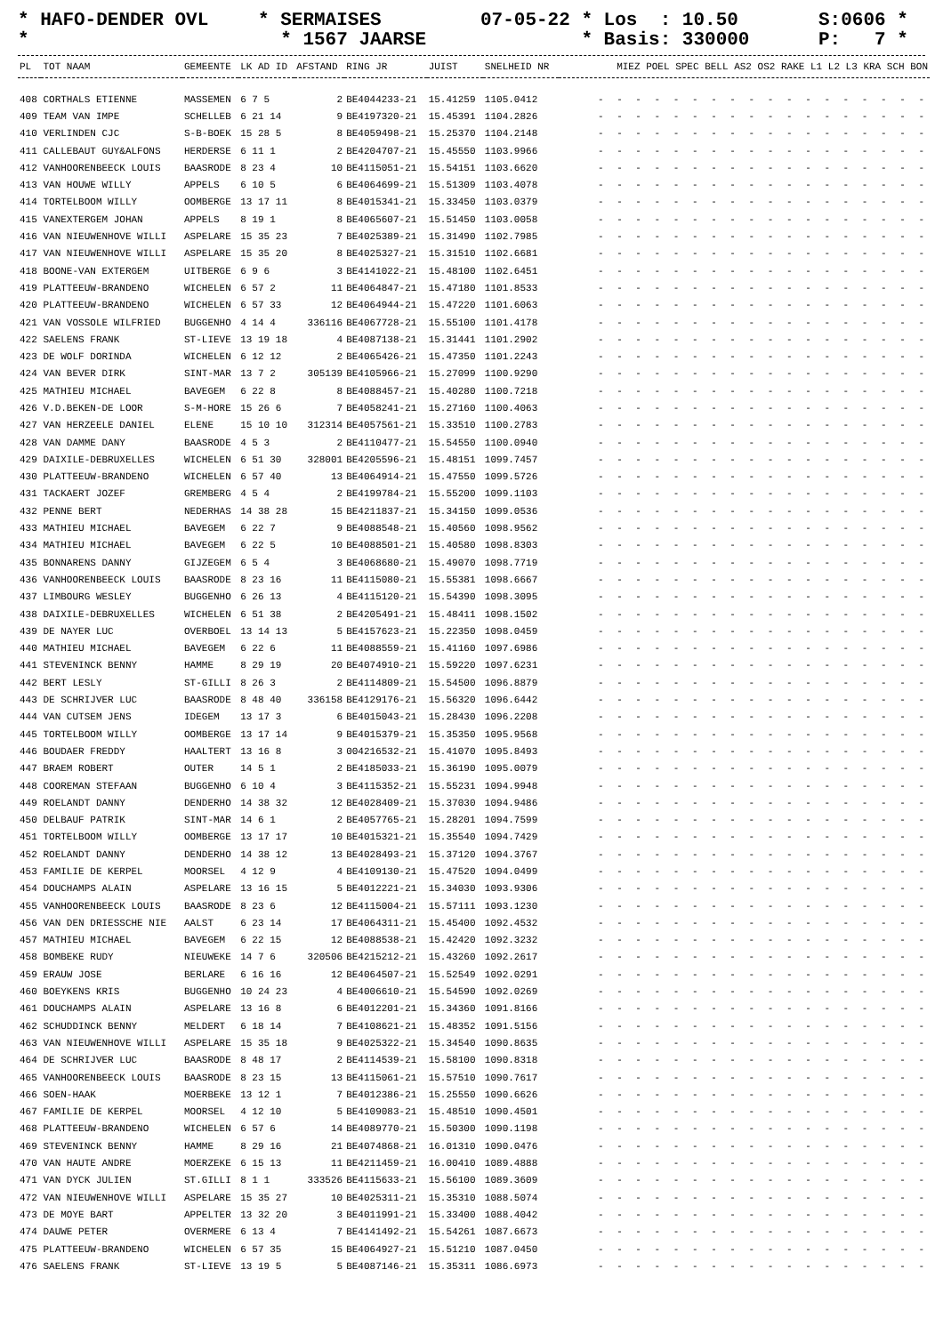* HAFO-DENDER OVL *
* SERMAISES * 1567 JAARSE
07-05-22 * Los : 10.50 * Basis: 330000
S:0606 * P: 7 *
| PL | TOT NAAM | GEMEENTE | LK AD ID | AFSTAND | RING JR | JUIST | SNELHEID NR | MIEZ POEL SPEC BELL AS2 OS2 RAKE L1 L2 L3 KRA SCH BON |
| --- | --- | --- | --- | --- | --- | --- | --- | --- |
| 408 | CORTHALS ETIENNE | MASSEMEN | 6 7 5 | 2 | BE4044233-21 | 15.41259 | 1105.0412 | - - - - - - - - - - - - - - - - - - |
| 409 | TEAM VAN IMPE | SCHELLEB | 6 21 14 | 9 | BE4197320-21 | 15.45391 | 1104.2826 | - - - - - - - - - - - - - - - - - - |
| 410 | VERLINDEN CJC | S-B-BOEK | 15 28 5 | 8 | BE4059498-21 | 15.25370 | 1104.2148 | - - - - - - - - - - - - - - - - - - |
| 411 | CALLEBAUT GUY&ALFONS | HERDERSE | 6 11 1 | 2 | BE4204707-21 | 15.45550 | 1103.9966 | - - - - - - - - - - - - - - - - - - |
| 412 | VANHOORENBEECK LOUIS | BAASRODE | 8 23 4 | 10 | BE4115051-21 | 15.54151 | 1103.6620 | - - - - - - - - - - - - - - - - - - |
| 413 | VAN HOUWE WILLY | APPELS | 6 10 5 | 6 | BE4064699-21 | 15.51309 | 1103.4078 | - - - - - - - - - - - - - - - - - - |
| 414 | TORTELBOOM WILLY | OOMBERGE | 13 17 11 | 8 | BE4015341-21 | 15.33450 | 1103.0379 | - - - - - - - - - - - - - - - - - - |
| 415 | VANEXTERGEM JOHAN | APPELS | 8 19 1 | 8 | BE4065607-21 | 15.51450 | 1103.0058 | - - - - - - - - - - - - - - - - - - |
| 416 | VAN NIEUWENHOVE WILLI | ASPELARE | 15 35 23 | 7 | BE4025389-21 | 15.31490 | 1102.7985 | - - - - - - - - - - - - - - - - - - |
| 417 | VAN NIEUWENHOVE WILLI | ASPELARE | 15 35 20 | 8 | BE4025327-21 | 15.31510 | 1102.6681 | - - - - - - - - - - - - - - - - - - |
| 418 | BOONE-VAN EXTERGEM | UITBERGE | 6 9 6 | 3 | BE4141022-21 | 15.48100 | 1102.6451 | - - - - - - - - - - - - - - - - - - |
| 419 | PLATTEEUW-BRANDENO | WICHELEN | 6 57 2 | 11 | BE4064847-21 | 15.47180 | 1101.8533 | - - - - - - - - - - - - - - - - - - |
| 420 | PLATTEEUW-BRANDENO | WICHELEN | 6 57 33 | 12 | BE4064944-21 | 15.47220 | 1101.6063 | - - - - - - - - - - - - - - - - - - |
| 421 | VAN VOSSOLE WILFRIED | BUGGENHO | 4 14 4 | 336116 | BE4067728-21 | 15.55100 | 1101.4178 | - - - - - - - - - - - - - - - - - - |
| 422 | SAELENS FRANK | ST-LIEVE | 13 19 18 | 4 | BE4087138-21 | 15.31441 | 1101.2902 | - - - - - - - - - - - - - - - - - - |
| 423 | DE WOLF DORINDA | WICHELEN | 6 12 12 | 2 | BE4065426-21 | 15.47350 | 1101.2243 | - - - - - - - - - - - - - - - - - - |
| 424 | VAN BEVER DIRK | SINT-MAR | 13 7 2 | 305139 | BE4105966-21 | 15.27099 | 1100.9290 | - - - - - - - - - - - - - - - - - - |
| 425 | MATHIEU MICHAEL | BAVEGEM | 6 22 8 | 8 | BE4088457-21 | 15.40280 | 1100.7218 | - - - - - - - - - - - - - - - - - - |
| 426 | V.D.BEKEN-DE LOOR | S-M-HORE | 15 26 6 | 7 | BE4058241-21 | 15.27160 | 1100.4063 | - - - - - - - - - - - - - - - - - - |
| 427 | VAN HERZEELE DANIEL | ELENE | 15 10 10 | 312314 | BE4057561-21 | 15.33510 | 1100.2783 | - - - - - - - - - - - - - - - - - - |
| 428 | VAN DAMME DANY | BAASRODE | 4 5 3 | 2 | BE4110477-21 | 15.54550 | 1100.0940 | - - - - - - - - - - - - - - - - - - |
| 429 | DAIXILE-DEBRUXELLES | WICHELEN | 6 51 30 | 328001 | BE4205596-21 | 15.48151 | 1099.7457 | - - - - - - - - - - - - - - - - - - |
| 430 | PLATTEEUW-BRANDENO | WICHELEN | 6 57 40 | 13 | BE4064914-21 | 15.47550 | 1099.5726 | - - - - - - - - - - - - - - - - - - |
| 431 | TACKAERT JOZEF | GREMBERG | 4 5 4 | 2 | BE4199784-21 | 15.55200 | 1099.1103 | - - - - - - - - - - - - - - - - - - |
| 432 | PENNE BERT | NEDERHAS | 14 38 28 | 15 | BE4211837-21 | 15.34150 | 1099.0536 | - - - - - - - - - - - - - - - - - - |
| 433 | MATHIEU MICHAEL | BAVEGEM | 6 22 7 | 9 | BE4088548-21 | 15.40560 | 1098.9562 | - - - - - - - - - - - - - - - - - - |
| 434 | MATHIEU MICHAEL | BAVEGEM | 6 22 5 | 10 | BE4088501-21 | 15.40580 | 1098.8303 | - - - - - - - - - - - - - - - - - - |
| 435 | BONNARENS DANNY | GIJZEGEM | 6 5 4 | 3 | BE4068680-21 | 15.49070 | 1098.7719 | - - - - - - - - - - - - - - - - - - |
| 436 | VANHOORENBEECK LOUIS | BAASRODE | 8 23 16 | 11 | BE4115080-21 | 15.55381 | 1098.6667 | - - - - - - - - - - - - - - - - - - |
| 437 | LIMBOURG WESLEY | BUGGENHO | 6 26 13 | 4 | BE4115120-21 | 15.54390 | 1098.3095 | - - - - - - - - - - - - - - - - - - |
| 438 | DAIXILE-DEBRUXELLES | WICHELEN | 6 51 38 | 2 | BE4205491-21 | 15.48411 | 1098.1502 | - - - - - - - - - - - - - - - - - - |
| 439 | DE NAYER LUC | OVERBOEL | 13 14 13 | 5 | BE4157623-21 | 15.22350 | 1098.0459 | - - - - - - - - - - - - - - - - - - |
| 440 | MATHIEU MICHAEL | BAVEGEM | 6 22 6 | 11 | BE4088559-21 | 15.41160 | 1097.6986 | - - - - - - - - - - - - - - - - - - |
| 441 | STEVENINCK BENNY | HAMME | 8 29 19 | 20 | BE4074910-21 | 15.59220 | 1097.6231 | - - - - - - - - - - - - - - - - - - |
| 442 | BERT LESLY | ST-GILLI | 8 26 3 | 2 | BE4114809-21 | 15.54500 | 1096.8879 | - - - - - - - - - - - - - - - - - - |
| 443 | DE SCHRIJVER LUC | BAASRODE | 8 48 40 | 336158 | BE4129176-21 | 15.56320 | 1096.6442 | - - - - - - - - - - - - - - - - - - |
| 444 | VAN CUTSEM JENS | IDEGEM | 13 17 3 | 6 | BE4015043-21 | 15.28430 | 1096.2208 | - - - - - - - - - - - - - - - - - - |
| 445 | TORTELBOOM WILLY | OOMBERGE | 13 17 14 | 9 | BE4015379-21 | 15.35350 | 1095.9568 | - - - - - - - - - - - - - - - - - - |
| 446 | BOUDAER FREDDY | HAALTERT | 13 16 8 | 3 | 004216532-21 | 15.41070 | 1095.8493 | - - - - - - - - - - - - - - - - - - |
| 447 | BRAEM ROBERT | OUTER | 14 5 1 | 2 | BE4185033-21 | 15.36190 | 1095.0079 | - - - - - - - - - - - - - - - - - - |
| 448 | COOREMAN STEFAAN | BUGGENHO | 6 10 4 | 3 | BE4115352-21 | 15.55231 | 1094.9948 | - - - - - - - - - - - - - - - - - - |
| 449 | ROELANDT DANNY | DENDERHO | 14 38 32 | 12 | BE4028409-21 | 15.37030 | 1094.9486 | - - - - - - - - - - - - - - - - - - |
| 450 | DELBAUF PATRIK | SINT-MAR | 14 6 1 | 2 | BE4057765-21 | 15.28201 | 1094.7599 | - - - - - - - - - - - - - - - - - - |
| 451 | TORTELBOOM WILLY | OOMBERGE | 13 17 17 | 10 | BE4015321-21 | 15.35540 | 1094.7429 | - - - - - - - - - - - - - - - - - - |
| 452 | ROELANDT DANNY | DENDERHO | 14 38 12 | 13 | BE4028493-21 | 15.37120 | 1094.3767 | - - - - - - - - - - - - - - - - - - |
| 453 | FAMILIE DE KERPEL | MOORSEL | 4 12 9 | 4 | BE4109130-21 | 15.47520 | 1094.0499 | - - - - - - - - - - - - - - - - - - |
| 454 | DOUCHAMPS ALAIN | ASPELARE | 13 16 15 | 5 | BE4012221-21 | 15.34030 | 1093.9306 | - - - - - - - - - - - - - - - - - - |
| 455 | VANHOORENBEECK LOUIS | BAASRODE | 8 23 6 | 12 | BE4115004-21 | 15.57111 | 1093.1230 | - - - - - - - - - - - - - - - - - - |
| 456 | VAN DEN DRIESSCHE NIE | AALST | 6 23 14 | 17 | BE4064311-21 | 15.45400 | 1092.4532 | - - - - - - - - - - - - - - - - - - |
| 457 | MATHIEU MICHAEL | BAVEGEM | 6 22 15 | 12 | BE4088538-21 | 15.42420 | 1092.3232 | - - - - - - - - - - - - - - - - - - |
| 458 | BOMBEKE RUDY | NIEUWEKE | 14 7 6 | 320506 | BE4215212-21 | 15.43260 | 1092.2617 | - - - - - - - - - - - - - - - - - - |
| 459 | ERAUW JOSE | BERLARE | 6 16 16 | 12 | BE4064507-21 | 15.52549 | 1092.0291 | - - - - - - - - - - - - - - - - - - |
| 460 | BOEYKENS KRIS | BUGGENHO | 10 24 23 | 4 | BE4006610-21 | 15.54590 | 1092.0269 | - - - - - - - - - - - - - - - - - - |
| 461 | DOUCHAMPS ALAIN | ASPELARE | 13 16 8 | 6 | BE4012201-21 | 15.34360 | 1091.8166 | - - - - - - - - - - - - - - - - - - |
| 462 | SCHUDDINCK BENNY | MELDERT | 6 18 14 | 7 | BE4108621-21 | 15.48352 | 1091.5156 | - - - - - - - - - - - - - - - - - - |
| 463 | VAN NIEUWENHOVE WILLI | ASPELARE | 15 35 18 | 9 | BE4025322-21 | 15.34540 | 1090.8635 | - - - - - - - - - - - - - - - - - - |
| 464 | DE SCHRIJVER LUC | BAASRODE | 8 48 17 | 2 | BE4114539-21 | 15.58100 | 1090.8318 | - - - - - - - - - - - - - - - - - - |
| 465 | VANHOORENBEECK LOUIS | BAASRODE | 8 23 15 | 13 | BE4115061-21 | 15.57510 | 1090.7617 | - - - - - - - - - - - - - - - - - - |
| 466 | SOEN-HAAK | MOERBEKE | 13 12 1 | 7 | BE4012386-21 | 15.25550 | 1090.6626 | - - - - - - - - - - - - - - - - - - |
| 467 | FAMILIE DE KERPEL | MOORSEL | 4 12 10 | 5 | BE4109083-21 | 15.48510 | 1090.4501 | - - - - - - - - - - - - - - - - - - |
| 468 | PLATTEEUW-BRANDENO | WICHELEN | 6 57 6 | 14 | BE4089770-21 | 15.50300 | 1090.1198 | - - - - - - - - - - - - - - - - - - |
| 469 | STEVENINCK BENNY | HAMME | 8 29 16 | 21 | BE4074868-21 | 16.01310 | 1090.0476 | - - - - - - - - - - - - - - - - - - |
| 470 | VAN HAUTE ANDRE | MOERZEKE | 6 15 13 | 11 | BE4211459-21 | 16.00410 | 1089.4888 | - - - - - - - - - - - - - - - - - - |
| 471 | VAN DYCK JULIEN | ST.GILLI | 8 1 1 | 333526 | BE4115633-21 | 15.56100 | 1089.3609 | - - - - - - - - - - - - - - - - - - |
| 472 | VAN NIEUWENHOVE WILLI | ASPELARE | 15 35 27 | 10 | BE4025311-21 | 15.35310 | 1088.5074 | - - - - - - - - - - - - - - - - - - |
| 473 | DE MOYE BART | APPELTER | 13 32 20 | 3 | BE4011991-21 | 15.33400 | 1088.4042 | - - - - - - - - - - - - - - - - - - |
| 474 | DAUWE PETER | OVERMERE | 6 13 4 | 7 | BE4141492-21 | 15.54261 | 1087.6673 | - - - - - - - - - - - - - - - - - - |
| 475 | PLATTEEUW-BRANDENO | WICHELEN | 6 57 35 | 15 | BE4064927-21 | 15.51210 | 1087.0450 | - - - - - - - - - - - - - - - - - - |
| 476 | SAELENS FRANK | ST-LIEVE | 13 19 5 | 5 | BE4087146-21 | 15.35311 | 1086.6973 | - - - - - - - - - - - - - - - - - - |